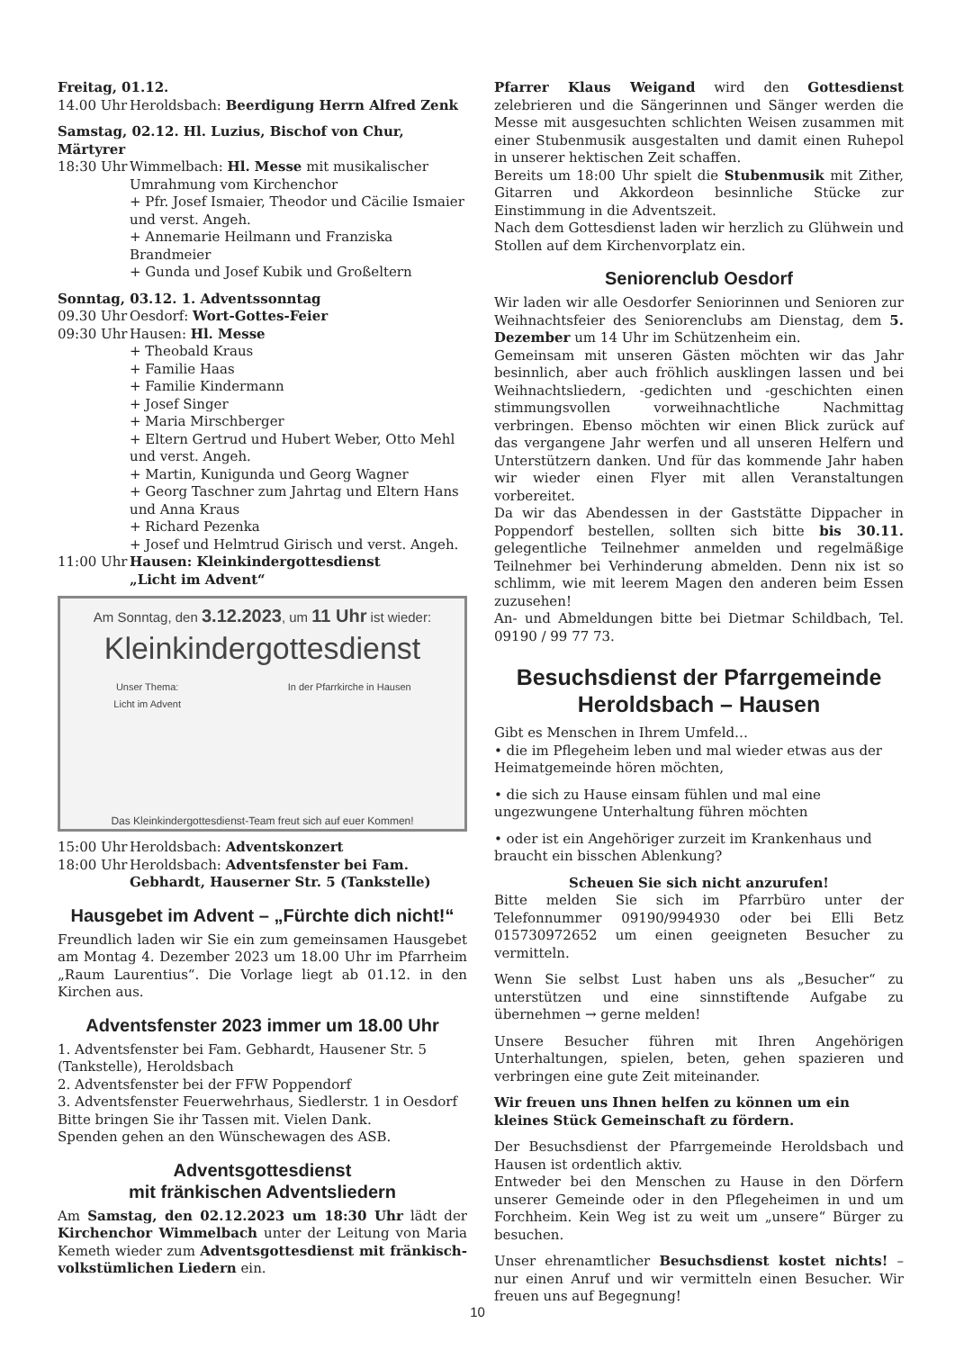Freitag, 01.12.
14.00 Uhr Heroldsbach: Beerdigung Herrn Alfred Zenk
Samstag, 02.12. Hl. Luzius, Bischof von Chur, Märtyrer
18:30 Uhr Wimmelbach: Hl. Messe mit musikalischer Umrahmung vom Kirchenchor
+ Pfr. Josef Ismaier, Theodor und Cäcilie Ismaier und verst. Angeh.
+ Annemarie Heilmann und Franziska Brandmeier
+ Gunda und Josef Kubik und Großeltern
Sonntag, 03.12. 1. Adventssonntag
09.30 Uhr Oesdorf: Wort-Gottes-Feier
09:30 Uhr Hausen: Hl. Messe
+ Theobald Kraus
+ Familie Haas
+ Familie Kindermann
+ Josef Singer
+ Maria Mirschberger
+ Eltern Gertrud und Hubert Weber, Otto Mehl und verst. Angeh.
+ Martin, Kunigunda und Georg Wagner
+ Georg Taschner zum Jahrtag und Eltern Hans und Anna Kraus
+ Richard Pezenka
+ Josef und Helmtrud Girisch und verst. Angeh.
11:00 Uhr Hausen: Kleinkindergottesdienst
„Licht im Advent“
Am Sonntag, den 3.12.2023, um 11 Uhr ist wieder:
Kleinkindergottesdienst
Unser Thema:
Licht im Advent In der Pfarrkirche in Hausen
Das Kleinkindergottesdienst-Team freut sich auf euer Kommen!
15:00 Uhr Heroldsbach: Adventskonzert
18:00 Uhr Heroldsbach: Adventsfenster bei Fam. Gebhardt, Hauserner Str. 5 (Tankstelle)
Hausgebet im Advent – „Fürchte dich nicht!“
Freundlich laden wir Sie ein zum gemeinsamen Hausgebet am Montag 4. Dezember 2023 um 18.00 Uhr im Pfarrheim „Raum Laurentius“. Die Vorlage liegt ab 01.12. in den Kirchen aus.
Adventsfenster 2023 immer um 18.00 Uhr
1. Adventsfenster bei Fam. Gebhardt, Hausener Str. 5 (Tankstelle), Heroldsbach
2. Adventsfenster bei der FFW Poppendorf
3. Adventsfenster Feuerwehrhaus, Siedlerstr. 1 in Oesdorf
Bitte bringen Sie ihr Tassen mit. Vielen Dank.
Spenden gehen an den Wünschewagen des ASB.
Adventsgottesdienst
mit fränkischen Adventsliedern
Am Samstag, den 02.12.2023 um 18:30 Uhr lädt der Kirchenchor Wimmelbach unter der Leitung von Maria Kemeth wieder zum Adventsgottesdienst mit fränkisch-volkstümlichen Liedern ein.
Pfarrer Klaus Weigand wird den Gottesdienst zelebrieren und die Sängerinnen und Sänger werden die Messe mit ausgesuchten schlichten Weisen zusammen mit einer Stubenmusik ausgestalten und damit einen Ruhepol in unserer hektischen Zeit schaffen.
Bereits um 18:00 Uhr spielt die Stubenmusik mit Zither, Gitarren und Akkordeon besinnliche Stücke zur Einstimmung in die Adventszeit.
Nach dem Gottesdienst laden wir herzlich zu Glühwein und Stollen auf dem Kirchenvorplatz ein.
Seniorenclub Oesdorf
Wir laden wir alle Oesdorfer Seniorinnen und Senioren zur Weihnachtsfeier des Seniorenclubs am Dienstag, dem 5. Dezember um 14 Uhr im Schützenheim ein.
Gemeinsam mit unseren Gästen möchten wir das Jahr besinnlich, aber auch fröhlich ausklingen lassen und bei Weihnachtsliedern, -gedichten und -geschichten einen stimmungsvollen vorweihnachtliche Nachmittag verbringen. Ebenso möchten wir einen Blick zurück auf das vergangene Jahr werfen und all unseren Helfern und Unterstützern danken. Und für das kommende Jahr haben wir wieder einen Flyer mit allen Veranstaltungen vorbereitet.
Da wir das Abendessen in der Gaststätte Dippacher in Poppendorf bestellen, sollten sich bitte bis 30.11. gelegentliche Teilnehmer anmelden und regelmäßige Teilnehmer bei Verhinderung abmelden. Denn nix ist so schlimm, wie mit leerem Magen den anderen beim Essen zuzusehen!
An- und Abmeldungen bitte bei Dietmar Schildbach, Tel. 09190 / 99 77 73.
Besuchsdienst der Pfarrgemeinde Heroldsbach – Hausen
Gibt es Menschen in Ihrem Umfeld…
• die im Pflegeheim leben und mal wieder etwas aus der Heimatgemeinde hören möchten,
• die sich zu Hause einsam fühlen und mal eine ungezwungene Unterhaltung führen möchten
• oder ist ein Angehöriger zurzeit im Krankenhaus und braucht ein bisschen Ablenkung?
Scheuen Sie sich nicht anzurufen!
Bitte melden Sie sich im Pfarrbüro unter der Telefonnummer 09190/994930 oder bei Elli Betz 015730972652 um einen geeigneten Besucher zu vermitteln.
Wenn Sie selbst Lust haben uns als „Besucher“ zu unterstützen und eine sinnstiftende Aufgabe zu übernehmen → gerne melden!
Unsere Besucher führen mit Ihren Angehörigen Unterhaltungen, spielen, beten, gehen spazieren und verbringen eine gute Zeit miteinander.
Wir freuen uns Ihnen helfen zu können um ein kleines Stück Gemeinschaft zu fördern.
Der Besuchsdienst der Pfarrgemeinde Heroldsbach und Hausen ist ordentlich aktiv.
Entweder bei den Menschen zu Hause in den Dörfern unserer Gemeinde oder in den Pflegeheimen in und um Forchheim. Kein Weg ist zu weit um „unsere“ Bürger zu besuchen.
Unser ehrenamtlicher Besuchsdienst kostet nichts! – nur einen Anruf und wir vermitteln einen Besucher. Wir freuen uns auf Begegnung!
10